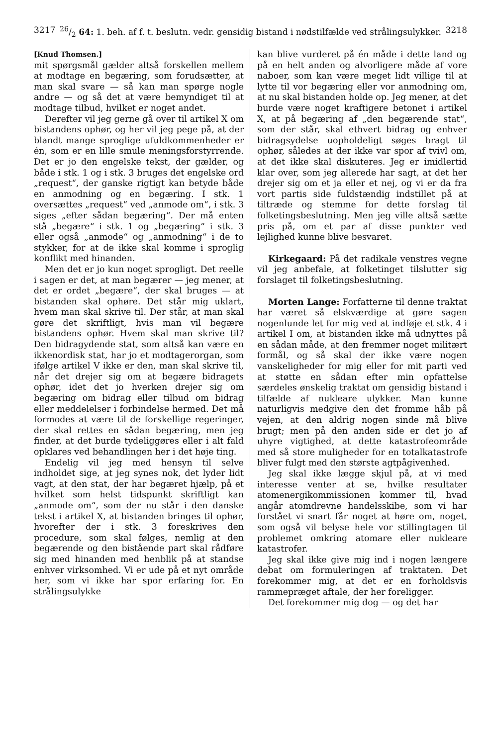321726/2 64: 1. beh. af f. t. beslutn. vedr. gensidig bistand i nødstilfælde ved strålingsulykker. 3218
[Knud Thomsen.]
mit spørgsmål gælder altså forskellen mellem at modtage en begæring, som forudsætter, at man skal svare — så kan man spørge nogle andre — og så det at være bemyndiget til at modtage tilbud, hvilket er noget andet.
Derefter vil jeg gerne gå over til artikel X om bistandens ophør, og her vil jeg pege på, at der blandt mange sproglige ufuldkommenheder er én, som er en lille smule meningsforstyrrende. Det er jo den engelske tekst, der gælder, og både i stk. 1 og i stk. 3 bruges det engelske ord „request“, der ganske rigtigt kan betyde både en anmodning og en begæring. I stk. 1 oversættes „request“ ved „anmode om“, i stk. 3 siges „efter sådan begæring“. Der må enten stå „begære“ i stk. 1 og „begæring“ i stk. 3 eller også „anmode“ og „anmodning“ i de to stykker, for at de ikke skal komme i sproglig konflikt med hinanden.
Men det er jo kun noget sprogligt. Det reelle i sagen er det, at man begærer — jeg mener, at det er ordet „begære“, der skal bruges — at bistanden skal ophøre. Det står mig uklart, hvem man skal skrive til. Der står, at man skal gøre det skriftligt, hvis man vil begære bistandens ophør. Hvem skal man skrive til? Den bidragydende stat, som altså kan være en ikkenordisk stat, har jo et modtagerorgan, som ifølge artikel V ikke er den, man skal skrive til, når det drejer sig om at begære bidragets ophør, idet det jo hverken drejer sig om begæring om bidrag eller tilbud om bidrag eller meddelelser i forbindelse hermed. Det må formodes at være til de forskellige regeringer, der skal rettes en sådan begæring, men jeg finder, at det burde tydeliggøres eller i alt fald opklares ved behandlingen her i det høje ting.
Endelig vil jeg med hensyn til selve indholdet sige, at jeg synes nok, det lyder lidt vagt, at den stat, der har begæret hjælp, på et hvilket som helst tidspunkt skriftligt kan „anmode om“, som der nu står i den danske tekst i artikel X, at bistanden bringes til ophør, hvorefter der i stk. 3 foreskrives den procedure, som skal følges, nemlig at den begærende og den bistående part skal rådføre sig med hinanden med henblik på at standse enhver virksomhed. Vi er ude på et nyt område her, som vi ikke har spor erfaring for. En strålingsulykke
kan blive vurderet på én måde i dette land og på en helt anden og alvorligere måde af vore naboer, som kan være meget lidt villige til at lytte til vor begæring eller vor anmodning om, at nu skal bistanden holde op. Jeg mener, at det burde være noget kraftigere betonet i artikel X, at på begæring af „den begærende stat“, som der står, skal ethvert bidrag og enhver bidragsydelse uopholdeligt søges bragt til ophør, således at der ikke var spor af tvivl om, at det ikke skal diskuteres. Jeg er imidlertid klar over, som jeg allerede har sagt, at det her drejer sig om et ja eller et nej, og vi er da fra vort partis side fuldstændig indstillet på at tiltræde og stemme for dette forslag til folketingsbeslutning. Men jeg ville altså sætte pris på, om et par af disse punkter ved lejlighed kunne blive besvaret.
Kirkegaard: På det radikale venstres vegne vil jeg anbefale, at folketinget tilslutter sig forslaget til folketingsbeslutning.
Morten Lange: Forfatterne til denne traktat har været så elskværdige at gøre sagen nogenlunde let for mig ved at indføje et stk. 4 i artikel I om, at bistanden ikke må udnyttes på en sådan måde, at den fremmer noget militært formål, og så skal der ikke være nogen vanskeligheder for mig eller for mit parti ved at støtte en sådan efter min opfattelse særdeles ønskelig traktat om gensidig bistand i tilfælde af nukleare ulykker. Man kunne naturligvis medgive den det fromme håb på vejen, at den aldrig nogen sinde må blive brugt; men på den anden side er det jo af uhyre vigtighed, at dette katastrofeområde med så store muligheder for en totalkatastrofe bliver fulgt med den største agtpågivenhed.
Jeg skal ikke lægge skjul på, at vi med interesse venter at se, hvilke resultater atomenergikommissionen kommer til, hvad angår atomdrevne handelsskibe, som vi har forstået vi snart får noget at høre om, noget, som også vil belyse hele vor stillingtagen til problemet omkring atomare eller nukleare katastrofer.
Jeg skal ikke give mig ind i nogen længere debat om formuleringen af traktaten. Det forekommer mig, at det er en forholdsvis rammepræget aftale, der her foreligger.
Det forekommer mig dog — og det har